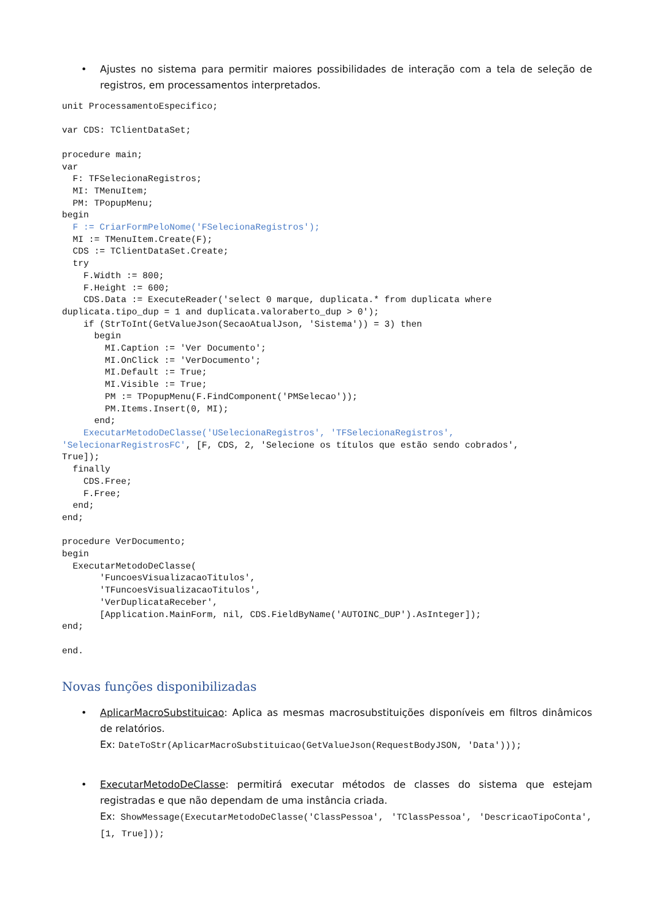• Ajustes no sistema para permitir maiores possibilidades de interação com a tela de seleção de registros, em processamentos interpretados.
unit ProcessamentoEspecifico;

var CDS: TClientDataSet;

procedure main;
var
  F: TFSelecionaRegistros;
  MI: TMenuItem;
  PM: TPopupMenu;
begin
  F := CriarFormPeloNome('FSelecionaRegistros');
  MI := TMenuItem.Create(F);
  CDS := TClientDataSet.Create;
  try
    F.Width := 800;
    F.Height := 600;
    CDS.Data := ExecuteReader('select 0 marque, duplicata.* from duplicata where
duplicata.tipo_dup = 1 and duplicata.valoraberto_dup > 0');
    if (StrToInt(GetValueJson(SecaoAtualJson, 'Sistema')) = 3) then
      begin
        MI.Caption := 'Ver Documento';
        MI.OnClick := 'VerDocumento';
        MI.Default := True;
        MI.Visible := True;
        PM := TPopupMenu(F.FindComponent('PMSelecao'));
        PM.Items.Insert(0, MI);
      end;
    ExecutarMetodoDeClasse('USelecionaRegistros', 'TFSelecionaRegistros',
'SelecionarRegistrosFC', [F, CDS, 2, 'Selecione os títulos que estão sendo cobrados',
True]);
  finally
    CDS.Free;
    F.Free;
  end;
end;

procedure VerDocumento;
begin
  ExecutarMetodoDeClasse(
       'FuncoesVisualizacaoTitulos',
       'TFuncoesVisualizacaoTitulos',
       'VerDuplicataReceber',
       [Application.MainForm, nil, CDS.FieldByName('AUTOINC_DUP').AsInteger]);
end;

end.
Novas funções disponibilizadas
• AplicarMacroSubstituicao: Aplica as mesmas macrosubstituições disponíveis em filtros dinâmicos de relatórios.
Ex: DateToStr(AplicarMacroSubstituicao(GetValueJson(RequestBodyJSON, 'Data')));
• ExecutarMetodoDeClasse: permitirá executar métodos de classes do sistema que estejam registradas e que não dependam de uma instância criada.
Ex: ShowMessage(ExecutarMetodoDeClasse('ClassPessoa', 'TClassPessoa', 'DescricaoTipoConta', [1, True]));